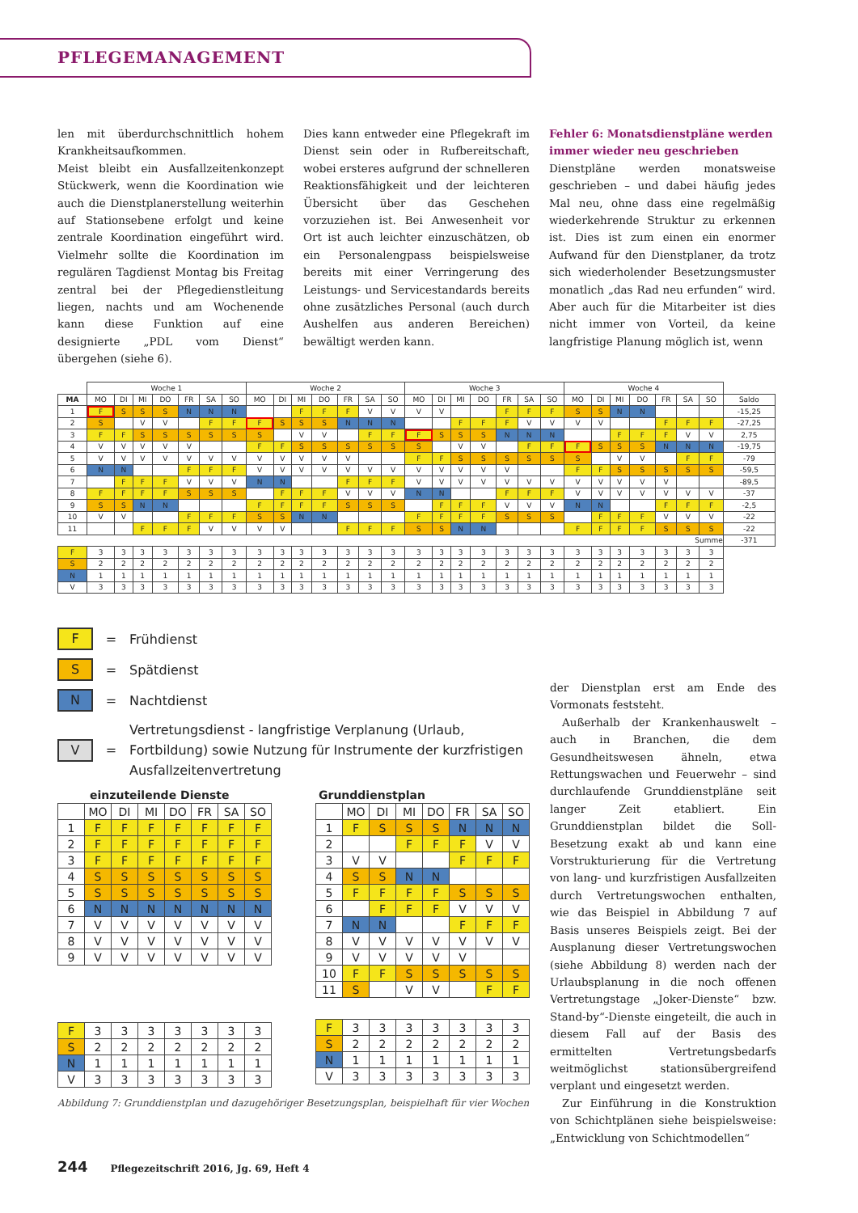PFLEGEMANAGEMENT
len mit überdurchschnittlich hohem Krankheitsaufkommen.
Meist bleibt ein Ausfallzeitenkonzept Stückwerk, wenn die Koordination wie auch die Dienstplanerstellung weiterhin auf Stationsebene erfolgt und keine zentrale Koordination eingeführt wird. Vielmehr sollte die Koordination im regulären Tagdienst Montag bis Freitag zentral bei der Pflegedienstleitung liegen, nachts und am Wochenende kann diese Funktion auf eine designierte „PDL vom Dienst“ übergehen (siehe 6).
Dies kann entweder eine Pflegekraft im Dienst sein oder in Rufbereitschaft, wobei ersteres aufgrund der schnelleren Reaktionsfähigkeit und der leichteren Übersicht über das Geschehen vorzuziehen ist. Bei Anwesenheit vor Ort ist auch leichter einzuschätzen, ob ein Personalengpass beispielsweise bereits mit einer Verringerung des Leistungs- und Servicestandards bereits ohne zusätzliches Personal (auch durch Aushelfen aus anderen Bereichen) bewältigt werden kann.
Fehler 6: Monatsdienstpläne werden immer wieder neu geschrieben
Dienstpläne werden monatsweise geschrieben – und dabei häufig jedes Mal neu, ohne dass eine regelmäßig wiederkehrende Struktur zu erkennen ist. Dies ist zum einen ein enormer Aufwand für den Dienstplaner, da trotz sich wiederholender Besetzungsmuster monatlich „das Rad neu erfunden“ wird. Aber auch für die Mitarbeiter ist dies nicht immer von Vorteil, da keine langfristige Planung möglich ist, wenn
| | Woche 1 | | | | | | | Woche 2 | | | | | | | Woche 3 | | | | | | | Woche 4 | | | | | | | |
| MA | MO | DI | MI | DO | FR | SA | SO | MO | DI | MI | DO | FR | SA | SO | MO | DI | MI | DO | FR | SA | SO | MO | DI | MI | DO | FR | SA | SO | Saldo |
| 1 | F | S | S | S | N | N | N | | | F | F | F | V | V | V | V | | | F | F | F | S | S | N | N | | | | -15,25 |
| 2 | S | | V | V | | F | F | F | S | S | S | N | N | N | | | F | F | F | V | V | V | V | | | F | F | F | -27,25 |
| 3 | F | F | S | S | S | S | S | S | | V | V | | F | F | F | S | S | S | N | N | N | | | F | F | F | V | V | 2,75 |
| 4 | V | V | V | V | V | | | F | F | S | S | S | S | S | S | | V | V | | F | F | F | S | S | S | N | N | N | -19,75 |
| 5 | V | V | V | V | V | V | V | V | V | V | V | V | | | F | F | S | S | S | S | S | S | | V | V | | F | F | -79 |
| 6 | N | N | | | F | F | F | V | V | V | V | V | V | V | V | V | V | V | V | | | F | F | S | S | S | S | S | -59,5 |
| 7 | | F | F | F | V | V | V | N | N | | | F | F | F | V | V | V | V | V | V | V | V | V | V | V | V | | | -89,5 |
| 8 | F | F | F | F | S | S | S | | F | F | F | V | V | V | N | N | | | F | F | F | V | V | V | V | V | V | V | -37 |
| 9 | S | S | N | N | | | | F | F | F | F | S | S | S | | F | F | F | V | V | V | N | N | | | F | F | F | -2,5 |
| 10 | V | V | | | F | F | F | S | S | N | N | | | | F | F | F | F | S | S | S | | F | F | F | V | V | V | -22 |
| 11 | | | F | F | F | V | V | V | V | | | F | F | F | S | S | N | N | | | | F | F | F | F | S | S | S | -22 |
| Summe | | | | | | | | | | | | | | | | | | | | | | | | | | | | | -371 |
| F | 3 | 3 | 3 | 3 | 3 | 3 | 3 | 3 | 3 | 3 | 3 | 3 | 3 | 3 | 3 | 3 | 3 | 3 | 3 | 3 | 3 | 3 | 3 | 3 | 3 | 3 | 3 | 3 | |
| S | 2 | 2 | 2 | 2 | 2 | 2 | 2 | 2 | 2 | 2 | 2 | 2 | 2 | 2 | 2 | 2 | 2 | 2 | 2 | 2 | 2 | 2 | 2 | 2 | 2 | 2 | 2 | 2 | |
| N | 1 | 1 | 1 | 1 | 1 | 1 | 1 | 1 | 1 | 1 | 1 | 1 | 1 | 1 | 1 | 1 | 1 | 1 | 1 | 1 | 1 | 1 | 1 | 1 | 1 | 1 | 1 | 1 | |
| V | 3 | 3 | 3 | 3 | 3 | 3 | 3 | 3 | 3 | 3 | 3 | 3 | 3 | 3 | 3 | 3 | 3 | 3 | 3 | 3 | 3 | 3 | 3 | 3 | 3 | 3 | 3 | 3 | |
F = Frühdienst
S = Spätdienst
N = Nachtdienst
V = Vertretungsdienst - langfristige Verplanung (Urlaub, Fortbildung) sowie Nutzung für Instrumente der kurzfristigen Ausfallzeitenvertretung
einzuteilende Dienste
| | MO | DI | MI | DO | FR | SA | SO |
| 1 | F | F | F | F | F | F | F |
| 2 | F | F | F | F | F | F | F |
| 3 | F | F | F | F | F | F | F |
| 4 | S | S | S | S | S | S | S |
| 5 | S | S | S | S | S | S | S |
| 6 | N | N | N | N | N | N | N |
| 7 | V | V | V | V | V | V | V |
| 8 | V | V | V | V | V | V | V |
| 9 | V | V | V | V | V | V | V |
| F | 3 | 3 | 3 | 3 | 3 | 3 | 3 |
| S | 2 | 2 | 2 | 2 | 2 | 2 | 2 |
| N | 1 | 1 | 1 | 1 | 1 | 1 | 1 |
| V | 3 | 3 | 3 | 3 | 3 | 3 | 3 |
Grunddienstplan
| | MO | DI | MI | DO | FR | SA | SO |
| 1 | F | S | S | S | N | N | N |
| 2 | | | F | F | F | V | V |
| 3 | V | V | | | F | F | F |
| 4 | S | S | N | N | | | |
| 5 | F | F | F | F | S | S | S |
| 6 | | F | F | F | V | V | V |
| 7 | N | N | | | F | F | F |
| 8 | V | V | V | V | V | V | V |
| 9 | V | V | V | V | V | | |
| 10 | F | F | S | S | S | S | S |
| 11 | S | | V | V | | F | F |
| F | 3 | 3 | 3 | 3 | 3 | 3 | 3 |
| S | 2 | 2 | 2 | 2 | 2 | 2 | 2 |
| N | 1 | 1 | 1 | 1 | 1 | 1 | 1 |
| V | 3 | 3 | 3 | 3 | 3 | 3 | 3 |
Abbildung 7: Grunddienstplan und dazugehöriger Besetzungsplan, beispielhaft für vier Wochen
der Dienstplan erst am Ende des Vormonats feststeht.
Außerhalb der Krankenhauswelt – auch in Branchen, die dem Gesundheitswesen ähneln, etwa Rettungswachen und Feuerwehr – sind durchlaufende Grunddienstpläne seit langer Zeit etabliert. Ein Grunddienstplan bildet die Soll-Besetzung exakt ab und kann eine Vorstrukturierung für die Vertretung von lang- und kurzfristigen Ausfallzeiten durch Vertretungswochen enthalten, wie das Beispiel in Abbildung 7 auf Basis unseres Beispiels zeigt. Bei der Ausplanung dieser Vertretungswochen (siehe Abbildung 8) werden nach der Urlaubsplanung in die noch offenen Vertretungstage „Joker-Dienste“ bzw. Stand-by“-Dienste eingeteilt, die auch in diesem Fall auf der Basis des ermittelten Vertretungsbedarfs weitmöglichst stationsübergreifend verplant und eingesetzt werden.
Zur Einführung in die Konstruktion von Schichtplänen siehe beispielsweise: „Entwicklung von Schichtmodellen“
244 Pflegezeitschrift 2016, Jg. 69, Heft 4